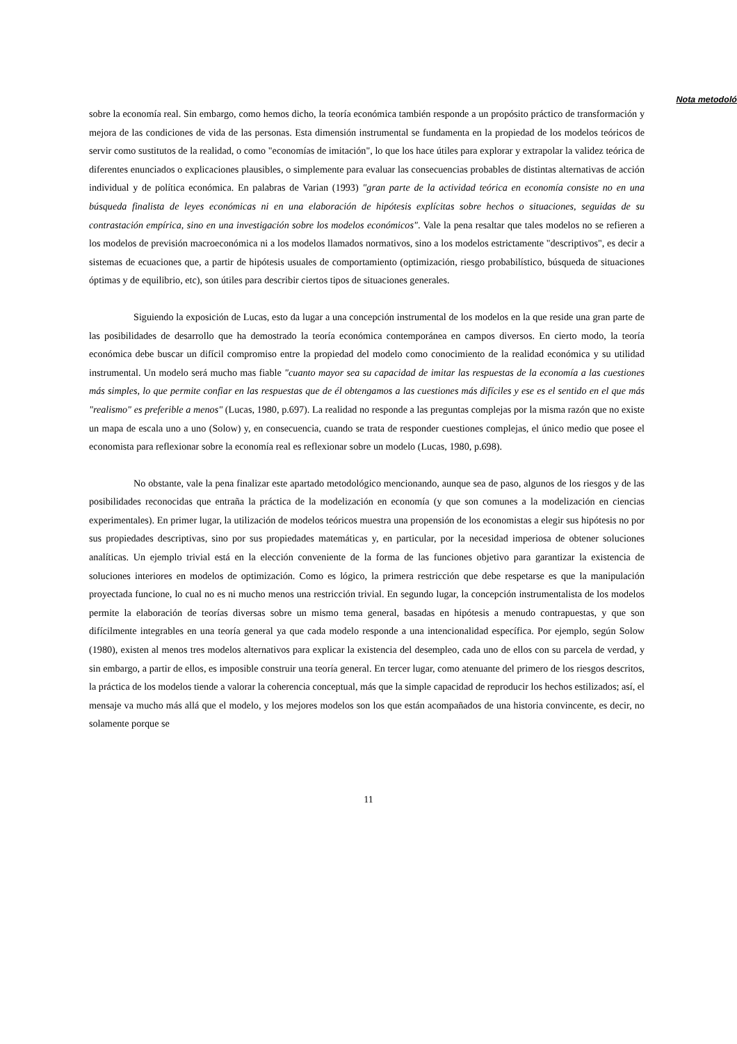Nota metodoló
sobre la economía real. Sin embargo, como hemos dicho, la teoría económica también responde a un propósito práctico de transformación y mejora de las condiciones de vida de las personas. Esta dimensión instrumental se fundamenta en la propiedad de los modelos teóricos de servir como sustitutos de la realidad, o como "economías de imitación", lo que los hace útiles para explorar y extrapolar la validez teórica de diferentes enunciados o explicaciones plausibles, o simplemente para evaluar las consecuencias probables de distintas alternativas de acción individual y de política económica. En palabras de Varian (1993) "gran parte de la actividad teórica en economía consiste no en una búsqueda finalista de leyes económicas ni en una elaboración de hipótesis explícitas sobre hechos o situaciones, seguidas de su contrastación empírica, sino en una investigación sobre los modelos económicos". Vale la pena resaltar que tales modelos no se refieren a los modelos de previsión macroeconómica ni a los modelos llamados normativos, sino a los modelos estrictamente "descriptivos", es decir a sistemas de ecuaciones que, a partir de hipótesis usuales de comportamiento (optimización, riesgo probabilístico, búsqueda de situaciones óptimas y de equilibrio, etc), son útiles para describir ciertos tipos de situaciones generales.
Siguiendo la exposición de Lucas, esto da lugar a una concepción instrumental de los modelos en la que reside una gran parte de las posibilidades de desarrollo que ha demostrado la teoría económica contemporánea en campos diversos. En cierto modo, la teoría económica debe buscar un difícil compromiso entre la propiedad del modelo como conocimiento de la realidad económica y su utilidad instrumental. Un modelo será mucho mas fiable "cuanto mayor sea su capacidad de imitar las respuestas de la economía a las cuestiones más simples, lo que permite confiar en las respuestas que de él obtengamos a las cuestiones más difíciles y ese es el sentido en el que más "realismo" es preferible a menos" (Lucas, 1980, p.697). La realidad no responde a las preguntas complejas por la misma razón que no existe un mapa de escala uno a uno (Solow) y, en consecuencia, cuando se trata de responder cuestiones complejas, el único medio que posee el economista para reflexionar sobre la economía real es reflexionar sobre un modelo (Lucas, 1980, p.698).
No obstante, vale la pena finalizar este apartado metodológico mencionando, aunque sea de paso, algunos de los riesgos y de las posibilidades reconocidas que entraña la práctica de la modelización en economía (y que son comunes a la modelización en ciencias experimentales). En primer lugar, la utilización de modelos teóricos muestra una propensión de los economistas a elegir sus hipótesis no por sus propiedades descriptivas, sino por sus propiedades matemáticas y, en particular, por la necesidad imperiosa de obtener soluciones analíticas. Un ejemplo trivial está en la elección conveniente de la forma de las funciones objetivo para garantizar la existencia de soluciones interiores en modelos de optimización. Como es lógico, la primera restricción que debe respetarse es que la manipulación proyectada funcione, lo cual no es ni mucho menos una restricción trivial. En segundo lugar, la concepción instrumentalista de los modelos permite la elaboración de teorías diversas sobre un mismo tema general, basadas en hipótesis a menudo contrapuestas, y que son difícilmente integrables en una teoría general ya que cada modelo responde a una intencionalidad específica. Por ejemplo, según Solow (1980), existen al menos tres modelos alternativos para explicar la existencia del desempleo, cada uno de ellos con su parcela de verdad, y sin embargo, a partir de ellos, es imposible construir una teoría general. En tercer lugar, como atenuante del primero de los riesgos descritos, la práctica de los modelos tiende a valorar la coherencia conceptual, más que la simple capacidad de reproducir los hechos estilizados; así, el mensaje va mucho más allá que el modelo, y los mejores modelos son los que están acompañados de una historia convincente, es decir, no solamente porque se
11